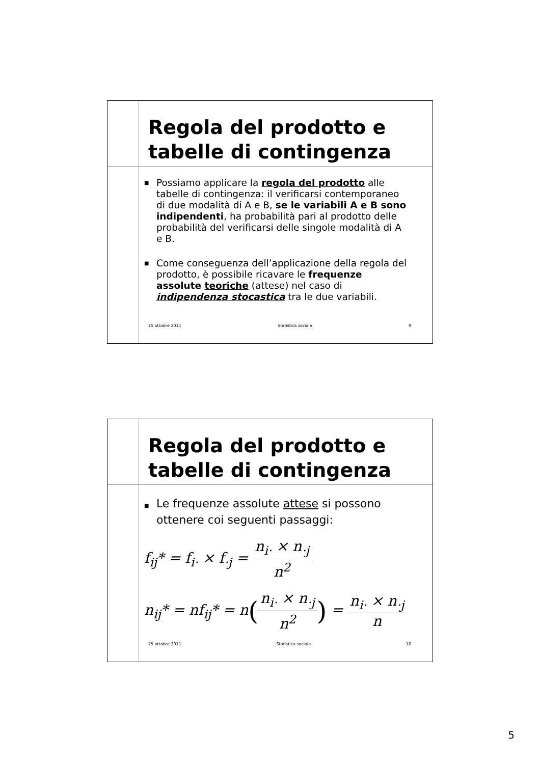Regola del prodotto e
tabelle di contingenza
■ Possiamo applicare la regola del prodotto alle tabelle di contingenza: il verificarsi contemporaneo di due modalità di A e B, se le variabili A e B sono indipendenti, ha probabilità pari al prodotto delle probabilità del verificarsi delle singole modalità di A e B.
■ Come conseguenza dell’applicazione della regola del prodotto, è possibile ricavare le frequenze assolute teoriche (attese) nel caso di indipendenza stocastica tra le due variabili.
25 ottobre 2011 Statistica sociale 9
Regola del prodotto e
tabelle di contingenza
■ Le frequenze assolute attese si possono ottenere coi seguenti passaggi:
f<sub>ij</sub>* = f<sub>i·</sub> × f<sub>·j</sub> = n<sub>i·</sub> × n<sub>·j</sub> n<sup>2</sup>
n<sub>ij</sub>* = nf<sub>ij</sub>* = n(n<sub>i·</sub> × n<sub>·j</sub> n<sup>2</sup>) = n<sub>i·</sub> × n<sub>·j</sub> n
25 ottobre 2011 Statistica sociale 10
5